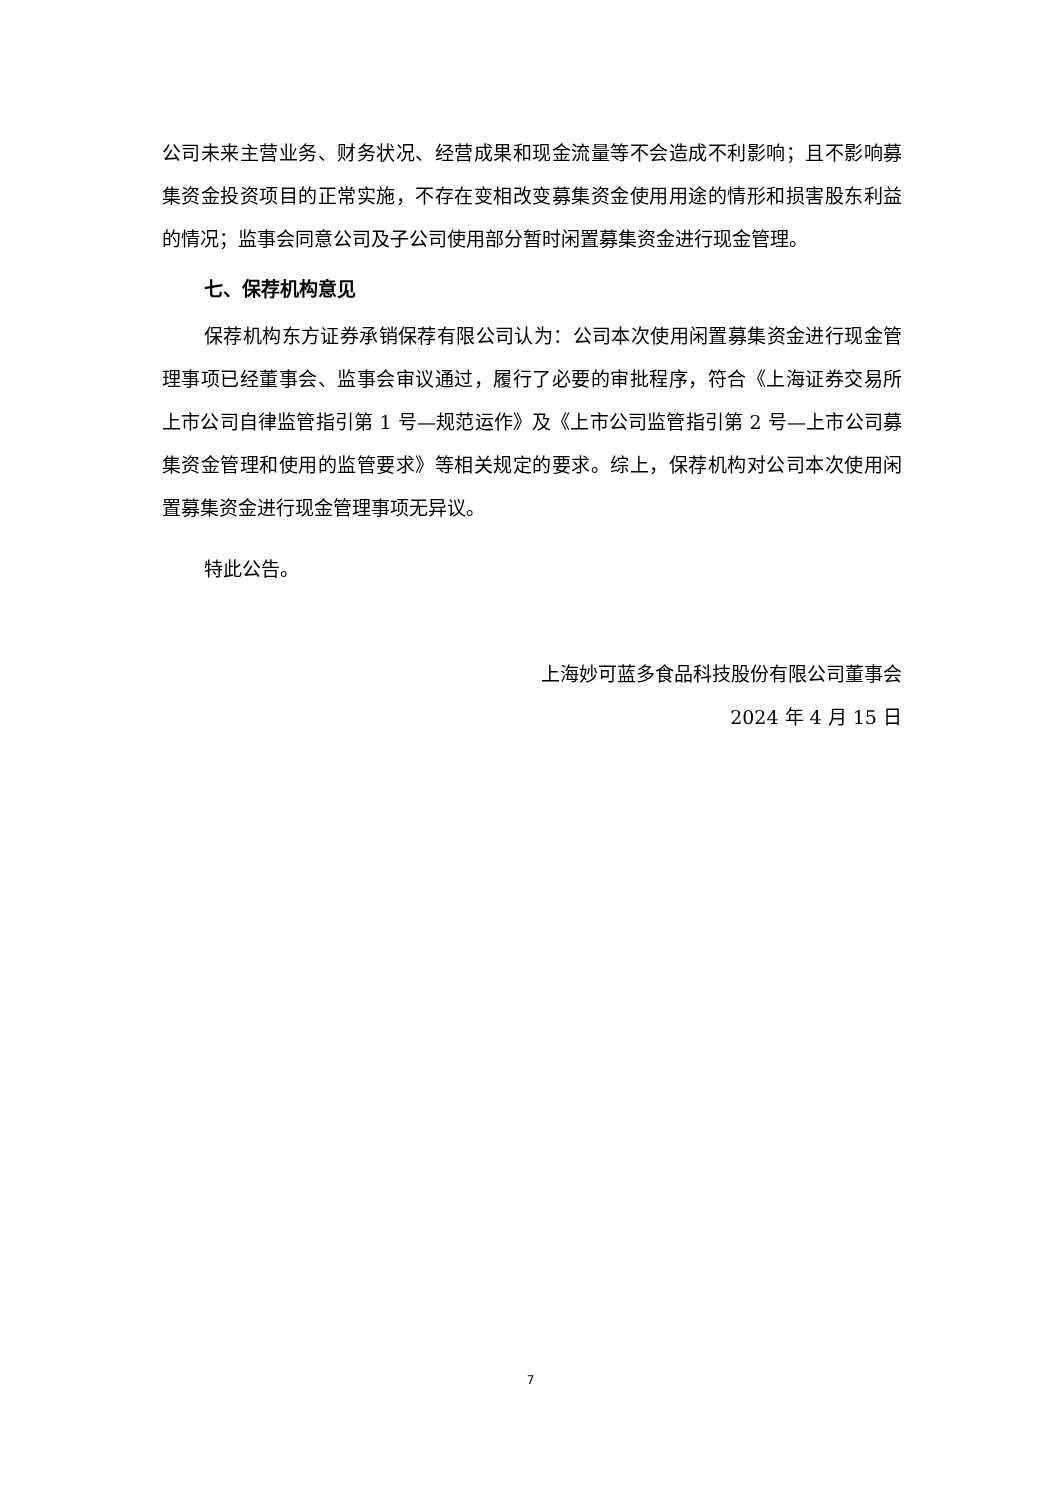公司未来主营业务、财务状况、经营成果和现金流量等不会造成不利影响；且不影响募集资金投资项目的正常实施，不存在变相改变募集资金使用用途的情形和损害股东利益的情况；监事会同意公司及子公司使用部分暂时闲置募集资金进行现金管理。
七、保荐机构意见
保荐机构东方证券承销保荐有限公司认为：公司本次使用闲置募集资金进行现金管理事项已经董事会、监事会审议通过，履行了必要的审批程序，符合《上海证券交易所上市公司自律监管指引第 1 号—规范运作》及《上市公司监管指引第 2 号—上市公司募集资金管理和使用的监管要求》等相关规定的要求。综上，保荐机构对公司本次使用闲置募集资金进行现金管理事项无异议。
特此公告。
上海妙可蓝多食品科技股份有限公司董事会
2024 年 4 月 15 日
7